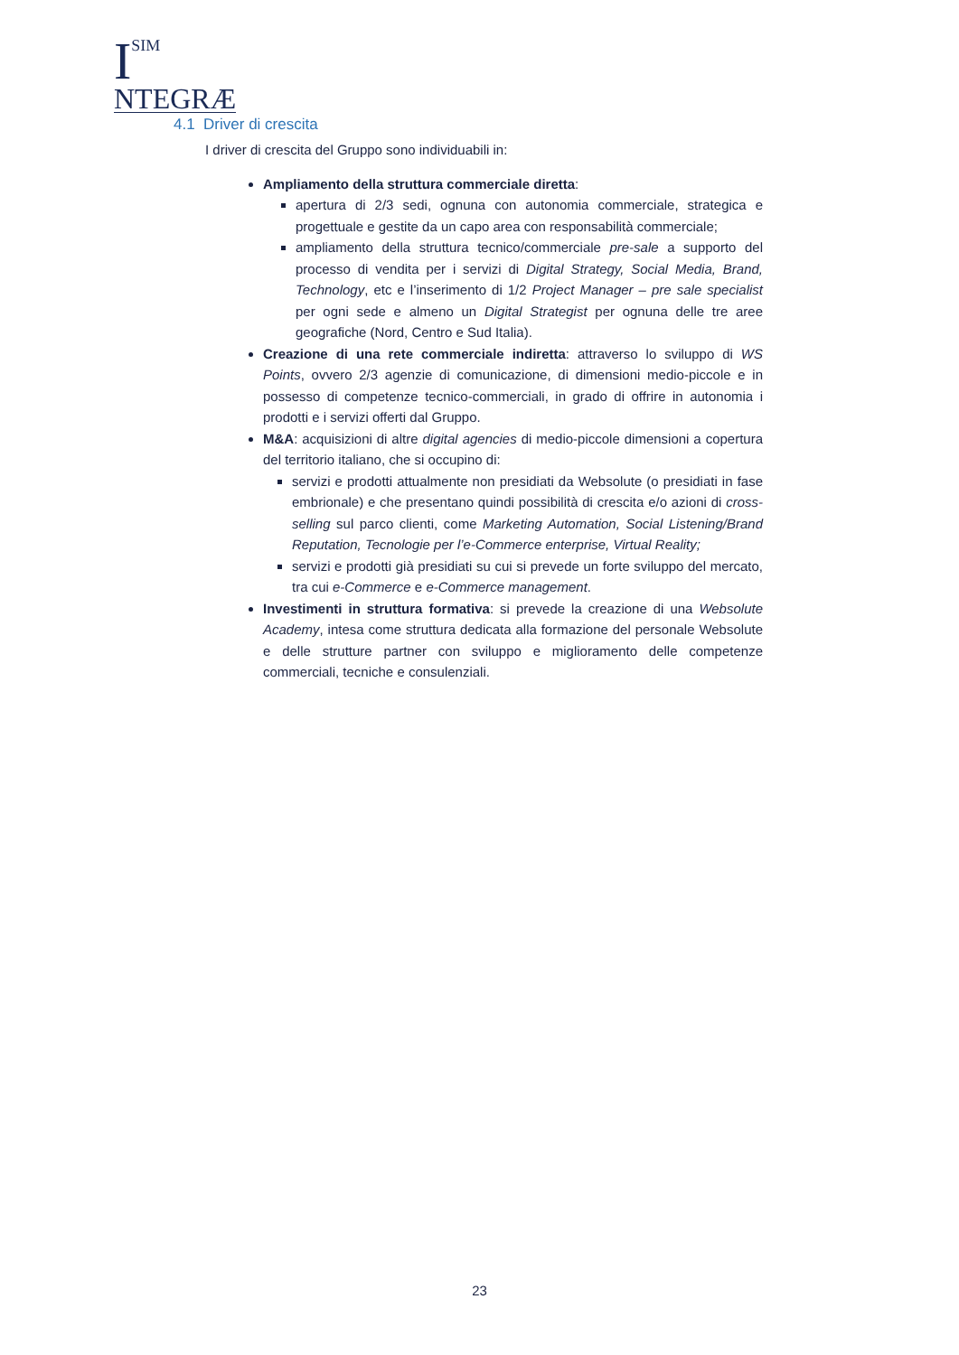I
SIM
NTEGRÆ
4.1 Driver di crescita
I driver di crescita del Gruppo sono individuabili in:
Ampliamento della struttura commerciale diretta:
apertura di 2/3 sedi, ognuna con autonomia commerciale, strategica e progettuale e gestite da un capo area con responsabilità commerciale;
ampliamento della struttura tecnico/commerciale pre-sale a supporto del processo di vendita per i servizi di Digital Strategy, Social Media, Brand, Technology, etc e l’inserimento di 1/2 Project Manager – pre sale specialist per ogni sede e almeno un Digital Strategist per ognuna delle tre aree geografiche (Nord, Centro e Sud Italia).
Creazione di una rete commerciale indiretta: attraverso lo sviluppo di WS Points, ovvero 2/3 agenzie di comunicazione, di dimensioni medio-piccole e in possesso di competenze tecnico-commerciali, in grado di offrire in autonomia i prodotti e i servizi offerti dal Gruppo.
M&A: acquisizioni di altre digital agencies di medio-piccole dimensioni a copertura del territorio italiano, che si occupino di:
servizi e prodotti attualmente non presidiati da Websolute (o presidiati in fase embrionale) e che presentano quindi possibilità di crescita e/o azioni di cross-selling sul parco clienti, come Marketing Automation, Social Listening/Brand Reputation, Tecnologie per l’e-Commerce enterprise, Virtual Reality;
servizi e prodotti già presidiati su cui si prevede un forte sviluppo del mercato, tra cui e-Commerce e e-Commerce management.
Investimenti in struttura formativa: si prevede la creazione di una Websolute Academy, intesa come struttura dedicata alla formazione del personale Websolute e delle strutture partner con sviluppo e miglioramento delle competenze commerciali, tecniche e consulenziali.
23